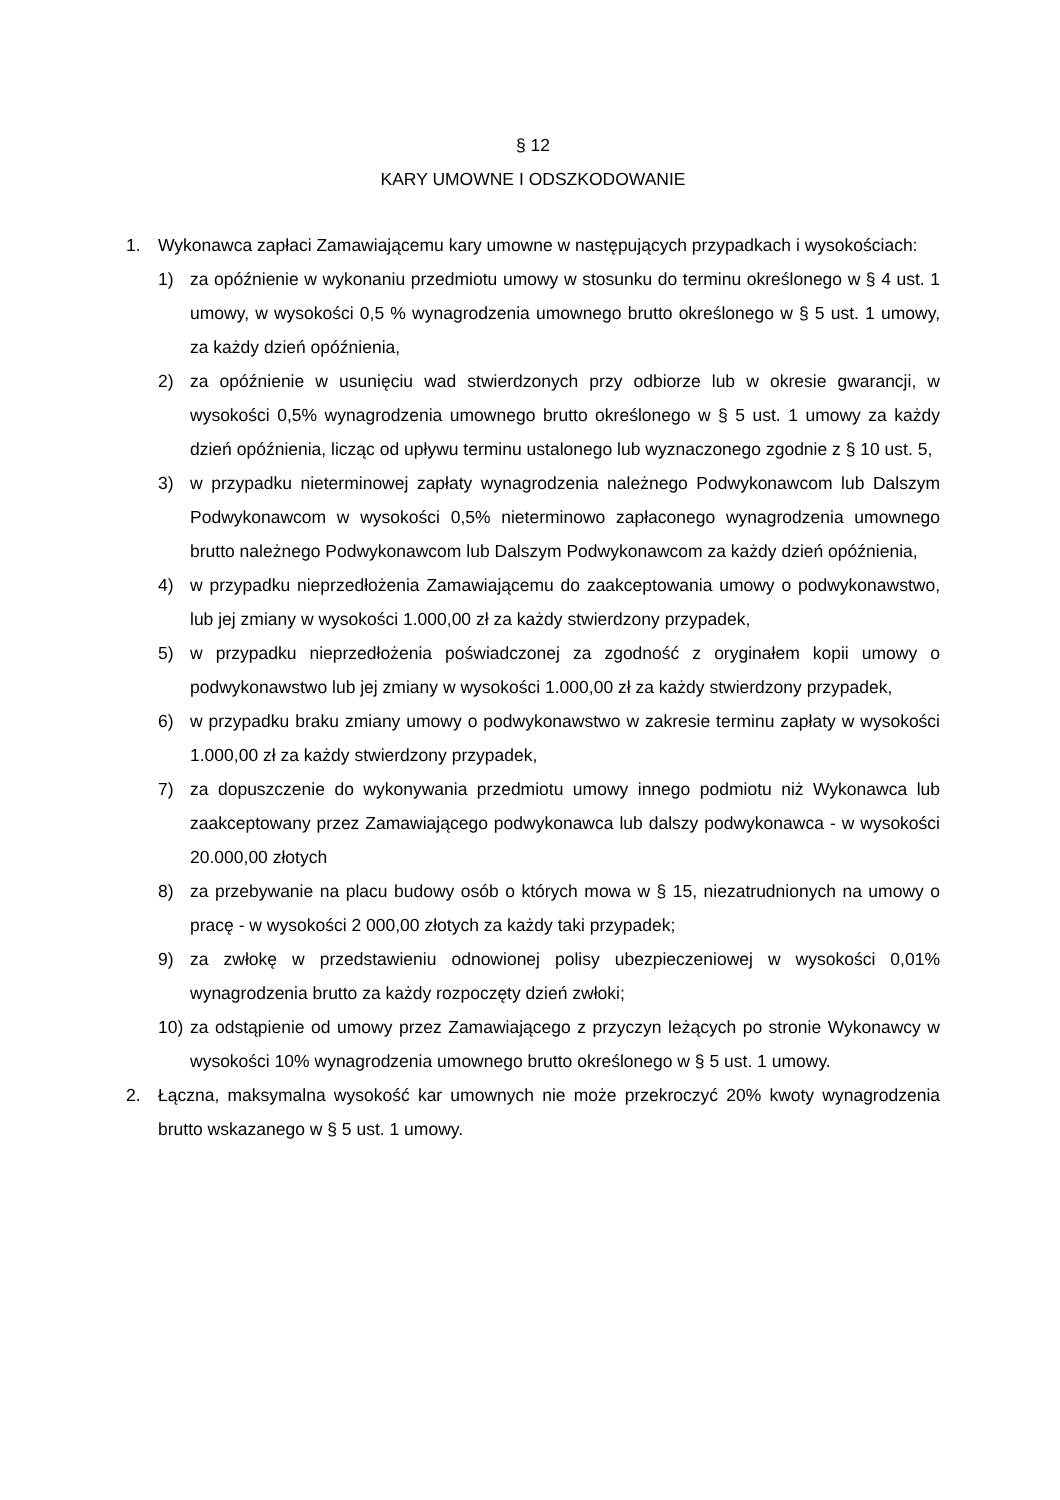§ 12
KARY UMOWNE I ODSZKODOWANIE
1. Wykonawca zapłaci Zamawiającemu kary umowne w następujących przypadkach i wysokościach:
1) za opóźnienie w wykonaniu przedmiotu umowy w stosunku do terminu określonego w § 4 ust. 1 umowy, w wysokości 0,5 % wynagrodzenia umownego brutto określonego w § 5 ust. 1 umowy, za każdy dzień opóźnienia,
2) za opóźnienie w usunięciu wad stwierdzonych przy odbiorze lub w okresie gwarancji, w wysokości 0,5% wynagrodzenia umownego brutto określonego w § 5 ust. 1 umowy za każdy dzień opóźnienia, licząc od upływu terminu ustalonego lub wyznaczonego zgodnie z § 10 ust. 5,
3) w przypadku nieterminowej zapłaty wynagrodzenia należnego Podwykonawcom lub Dalszym Podwykonawcom w wysokości 0,5% nieterminowo zapłaconego wynagrodzenia umownego brutto należnego Podwykonawcom lub Dalszym Podwykonawcom za każdy dzień opóźnienia,
4) w przypadku nieprzedłożenia Zamawiającemu do zaakceptowania umowy o podwykonawstwo, lub jej zmiany w wysokości 1.000,00 zł za każdy stwierdzony przypadek,
5) w przypadku nieprzedłożenia poświadczonej za zgodność z oryginałem kopii umowy o podwykonawstwo lub jej zmiany w wysokości 1.000,00 zł za każdy stwierdzony przypadek,
6) w przypadku braku zmiany umowy o podwykonawstwo w zakresie terminu zapłaty w wysokości 1.000,00 zł za każdy stwierdzony przypadek,
7) za dopuszczenie do wykonywania przedmiotu umowy innego podmiotu niż Wykonawca lub zaakceptowany przez Zamawiającego podwykonawca lub dalszy podwykonawca - w wysokości 20.000,00 złotych
8) za przebywanie na placu budowy osób o których mowa w § 15, niezatrudnionych na umowy o pracę - w wysokości 2 000,00 złotych za każdy taki przypadek;
9) za zwłokę w przedstawieniu odnowionej polisy ubezpieczeniowej w wysokości 0,01% wynagrodzenia brutto za każdy rozpoczęty dzień zwłoki;
10) za odstąpienie od umowy przez Zamawiającego z przyczyn leżących po stronie Wykonawcy w wysokości 10% wynagrodzenia umownego brutto określonego w § 5 ust. 1 umowy.
2. Łączna, maksymalna wysokość kar umownych nie może przekroczyć 20% kwoty wynagrodzenia brutto wskazanego w § 5 ust. 1 umowy.